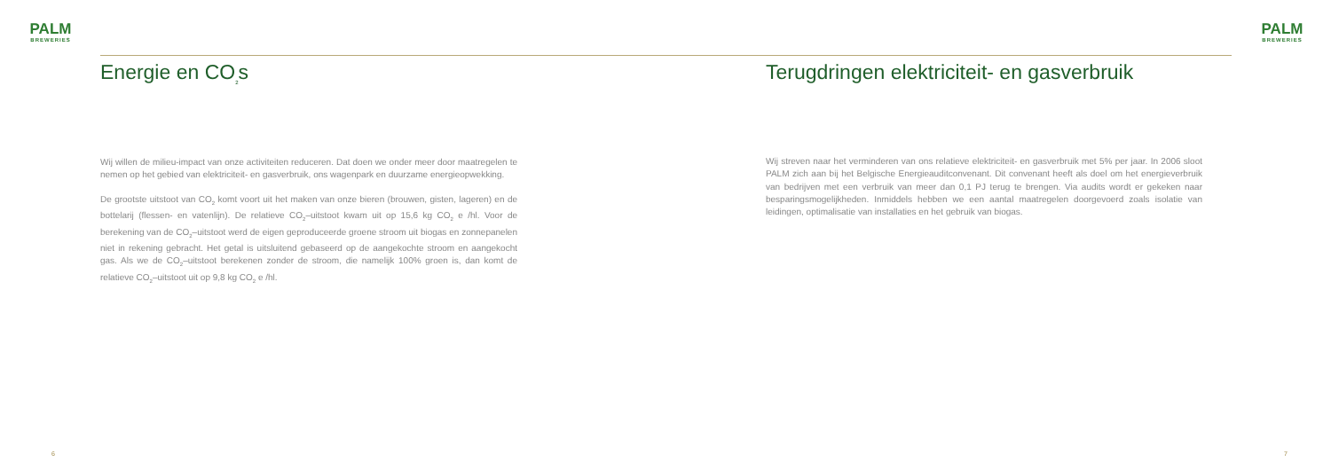PALM
BREWERIES
PALM
BREWERIES
Energie en CO<sub>2</sub>s
Wij willen de milieu-impact van onze activiteiten reduceren. Dat doen we onder meer door maatregelen te nemen op het gebied van elektriciteit- en gasverbruik, ons wagenpark en duurzame energieopwekking.
De grootste uitstoot van CO<sub>2</sub> komt voort uit het maken van onze bieren (brouwen, gisten, lageren) en de bottelarij (flessen- en vatenlijn). De relatieve CO<sub>2</sub>–uitstoot kwam uit op 15,6 kg CO<sub>2</sub> e /hl. Voor de berekening van de CO<sub>2</sub>–uitstoot werd de eigen geproduceerde groene stroom uit biogas en zonnepanelen niet in rekening gebracht. Het getal is uitsluitend gebaseerd op de aangekochte stroom en aangekocht gas. Als we de CO<sub>2</sub>–uitstoot berekenen zonder de stroom, die namelijk 100% groen is, dan komt de relatieve CO<sub>2</sub>–uitstoot uit op 9,8 kg CO<sub>2</sub> e /hl.
Terugdringen elektriciteit- en gasverbruik
Wij streven naar het verminderen van ons relatieve elektriciteit- en gasverbruik met 5% per jaar. In 2006 sloot PALM zich aan bij het Belgische Energieauditconvenant. Dit convenant heeft als doel om het energieverbruik van bedrijven met een verbruik van meer dan 0,1 PJ terug te brengen. Via audits wordt er gekeken naar besparingsmogelijkheden. Inmiddels hebben we een aantal maatregelen doorgevoerd zoals isolatie van leidingen, optimalisatie van installaties en het gebruik van biogas.
6 7